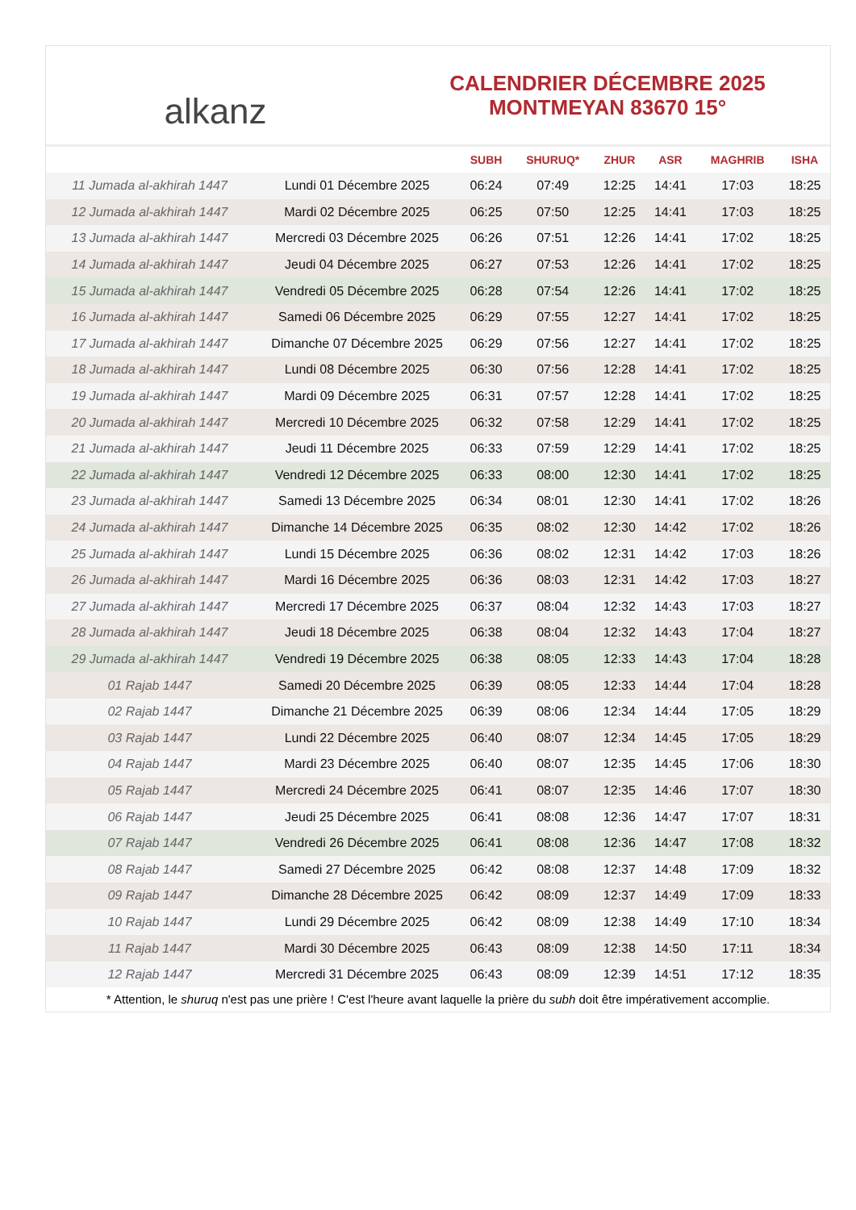alkanz
CALENDRIER DÉCEMBRE 2025
MONTMEYAN 83670 15°
| | | SUBH | SHURUQ* | ZHUR | ASR | MAGHRIB | ISHA |
| --- | --- | --- | --- | --- | --- | --- | --- |
| 11 Jumada al-akhirah 1447 | Lundi 01 Décembre 2025 | 06:24 | 07:49 | 12:25 | 14:41 | 17:03 | 18:25 |
| 12 Jumada al-akhirah 1447 | Mardi 02 Décembre 2025 | 06:25 | 07:50 | 12:25 | 14:41 | 17:03 | 18:25 |
| 13 Jumada al-akhirah 1447 | Mercredi 03 Décembre 2025 | 06:26 | 07:51 | 12:26 | 14:41 | 17:02 | 18:25 |
| 14 Jumada al-akhirah 1447 | Jeudi 04 Décembre 2025 | 06:27 | 07:53 | 12:26 | 14:41 | 17:02 | 18:25 |
| 15 Jumada al-akhirah 1447 | Vendredi 05 Décembre 2025 | 06:28 | 07:54 | 12:26 | 14:41 | 17:02 | 18:25 |
| 16 Jumada al-akhirah 1447 | Samedi 06 Décembre 2025 | 06:29 | 07:55 | 12:27 | 14:41 | 17:02 | 18:25 |
| 17 Jumada al-akhirah 1447 | Dimanche 07 Décembre 2025 | 06:29 | 07:56 | 12:27 | 14:41 | 17:02 | 18:25 |
| 18 Jumada al-akhirah 1447 | Lundi 08 Décembre 2025 | 06:30 | 07:56 | 12:28 | 14:41 | 17:02 | 18:25 |
| 19 Jumada al-akhirah 1447 | Mardi 09 Décembre 2025 | 06:31 | 07:57 | 12:28 | 14:41 | 17:02 | 18:25 |
| 20 Jumada al-akhirah 1447 | Mercredi 10 Décembre 2025 | 06:32 | 07:58 | 12:29 | 14:41 | 17:02 | 18:25 |
| 21 Jumada al-akhirah 1447 | Jeudi 11 Décembre 2025 | 06:33 | 07:59 | 12:29 | 14:41 | 17:02 | 18:25 |
| 22 Jumada al-akhirah 1447 | Vendredi 12 Décembre 2025 | 06:33 | 08:00 | 12:30 | 14:41 | 17:02 | 18:25 |
| 23 Jumada al-akhirah 1447 | Samedi 13 Décembre 2025 | 06:34 | 08:01 | 12:30 | 14:41 | 17:02 | 18:26 |
| 24 Jumada al-akhirah 1447 | Dimanche 14 Décembre 2025 | 06:35 | 08:02 | 12:30 | 14:42 | 17:02 | 18:26 |
| 25 Jumada al-akhirah 1447 | Lundi 15 Décembre 2025 | 06:36 | 08:02 | 12:31 | 14:42 | 17:03 | 18:26 |
| 26 Jumada al-akhirah 1447 | Mardi 16 Décembre 2025 | 06:36 | 08:03 | 12:31 | 14:42 | 17:03 | 18:27 |
| 27 Jumada al-akhirah 1447 | Mercredi 17 Décembre 2025 | 06:37 | 08:04 | 12:32 | 14:43 | 17:03 | 18:27 |
| 28 Jumada al-akhirah 1447 | Jeudi 18 Décembre 2025 | 06:38 | 08:04 | 12:32 | 14:43 | 17:04 | 18:27 |
| 29 Jumada al-akhirah 1447 | Vendredi 19 Décembre 2025 | 06:38 | 08:05 | 12:33 | 14:43 | 17:04 | 18:28 |
| 01 Rajab 1447 | Samedi 20 Décembre 2025 | 06:39 | 08:05 | 12:33 | 14:44 | 17:04 | 18:28 |
| 02 Rajab 1447 | Dimanche 21 Décembre 2025 | 06:39 | 08:06 | 12:34 | 14:44 | 17:05 | 18:29 |
| 03 Rajab 1447 | Lundi 22 Décembre 2025 | 06:40 | 08:07 | 12:34 | 14:45 | 17:05 | 18:29 |
| 04 Rajab 1447 | Mardi 23 Décembre 2025 | 06:40 | 08:07 | 12:35 | 14:45 | 17:06 | 18:30 |
| 05 Rajab 1447 | Mercredi 24 Décembre 2025 | 06:41 | 08:07 | 12:35 | 14:46 | 17:07 | 18:30 |
| 06 Rajab 1447 | Jeudi 25 Décembre 2025 | 06:41 | 08:08 | 12:36 | 14:47 | 17:07 | 18:31 |
| 07 Rajab 1447 | Vendredi 26 Décembre 2025 | 06:41 | 08:08 | 12:36 | 14:47 | 17:08 | 18:32 |
| 08 Rajab 1447 | Samedi 27 Décembre 2025 | 06:42 | 08:08 | 12:37 | 14:48 | 17:09 | 18:32 |
| 09 Rajab 1447 | Dimanche 28 Décembre 2025 | 06:42 | 08:09 | 12:37 | 14:49 | 17:09 | 18:33 |
| 10 Rajab 1447 | Lundi 29 Décembre 2025 | 06:42 | 08:09 | 12:38 | 14:49 | 17:10 | 18:34 |
| 11 Rajab 1447 | Mardi 30 Décembre 2025 | 06:43 | 08:09 | 12:38 | 14:50 | 17:11 | 18:34 |
| 12 Rajab 1447 | Mercredi 31 Décembre 2025 | 06:43 | 08:09 | 12:39 | 14:51 | 17:12 | 18:35 |
* Attention, le shuruq n'est pas une prière ! C'est l'heure avant laquelle la prière du subh doit être impérativement accomplie.